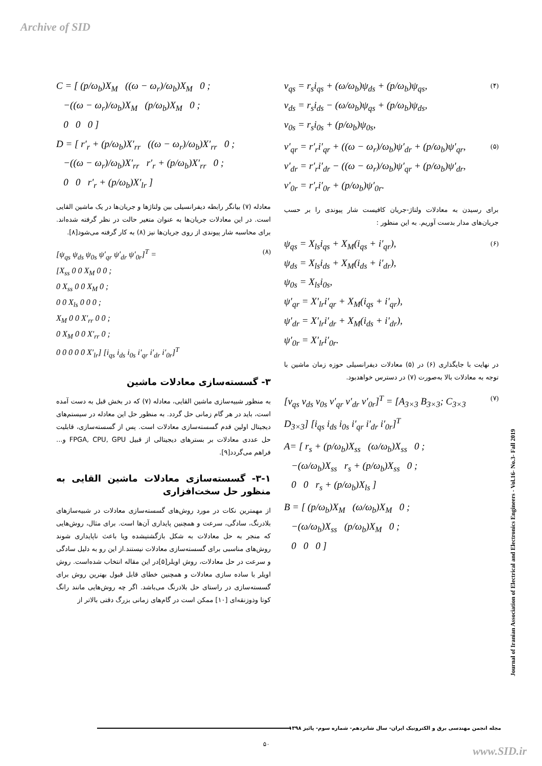Archive of SID
(۴) v<sub>qs</sub> = r<sub>s</sub>i<sub>qs</sub> + (ω/ω<sub>b</sub>)ψ<sub>ds</sub> + (p/ω<sub>b</sub>)ψ<sub>qs</sub>,
v<sub>ds</sub> = r<sub>s</sub>i<sub>ds</sub> − (ω/ω<sub>b</sub>)ψ<sub>qs</sub> + (p/ω<sub>b</sub>)ψ<sub>ds</sub>,
v<sub>0s</sub> = r<sub>s</sub>i<sub>0s</sub> + (p/ω<sub>b</sub>)ψ<sub>0s</sub>,
(۵) v′<sub>qr</sub> = r′<sub>r</sub>i′<sub>qr</sub> + ((ω − ω<sub>r</sub>)/ω<sub>b</sub>)ψ′<sub>dr</sub> + (p/ω<sub>b</sub>)ψ′<sub>qr</sub>,
v′<sub>dr</sub> = r′<sub>r</sub>i′<sub>dr</sub> − ((ω − ω<sub>r</sub>)/ω<sub>b</sub>)ψ′<sub>qr</sub> + (p/ω<sub>b</sub>)ψ′<sub>dr</sub>,
v′<sub>0r</sub> = r′<sub>r</sub>i′<sub>0r</sub> + (p/ω<sub>b</sub>)ψ′<sub>0r</sub>.
برای رسیدن به معادلات ولتاژ-جریان کافیست شار پیوندی را بر حسب جریان‌های مدار بدست آوریم. به این منظور :
(۶) ψ<sub>qs</sub> = X<sub>ls</sub>i<sub>qs</sub> + X<sub>M</sub>(i<sub>qs</sub> + i′<sub>qr</sub>),
ψ<sub>ds</sub> = X<sub>ls</sub>i<sub>ds</sub> + X<sub>M</sub>(i<sub>ds</sub> + i′<sub>dr</sub>),
ψ<sub>0s</sub> = X<sub>ls</sub>i<sub>0s</sub>,
ψ′<sub>qr</sub> = X′<sub>lr</sub>i′<sub>qr</sub> + X<sub>M</sub>(i<sub>qs</sub> + i′<sub>qr</sub>),
ψ′<sub>dr</sub> = X′<sub>lr</sub>i′<sub>dr</sub> + X<sub>M</sub>(i<sub>ds</sub> + i′<sub>dr</sub>),
ψ′<sub>0r</sub> = X′<sub>lr</sub>i′<sub>0r</sub>.
در نهایت با جایگذاری (۶) در (۵) معادلات دیفرانسیلی حوزه زمان ماشین با توجه به معادلات بالا به‌صورت (۷) در دسترس خواهدبود.
(۷) [v<sub>qs</sub> v<sub>ds</sub> v<sub>0s</sub> v′<sub>qr</sub> v′<sub>dr</sub> v′<sub>0r</sub>]<sup>T</sup> = [A<sub>3×3</sub> B<sub>3×3</sub>; C<sub>3×3</sub> D<sub>3×3</sub>] [i<sub>qs</sub> i<sub>ds</sub> i<sub>0s</sub> i′<sub>qr</sub> i′<sub>dr</sub> i′<sub>0r</sub>]<sup>T</sup>
A= [ r<sub>s</sub> + (p/ω<sub>b</sub>)X<sub>ss</sub> (ω/ω<sub>b</sub>)X<sub>ss</sub> 0 ;
−(ω/ω<sub>b</sub>)X<sub>ss</sub> r<sub>s</sub> + (p/ω<sub>b</sub>)X<sub>ss</sub> 0 ;
0 0 r<sub>s</sub> + (p/ω<sub>b</sub>)X<sub>ls</sub> ]
B = [ (p/ω<sub>b</sub>)X<sub>M</sub> (ω/ω<sub>b</sub>)X<sub>M</sub> 0 ;
−(ω/ω<sub>b</sub>)X<sub>ss</sub> (p/ω<sub>b</sub>)X<sub>M</sub> 0 ;
0 0 0 ]
C = [ (p/ω<sub>b</sub>)X<sub>M</sub> ((ω − ω<sub>r</sub>)/ω<sub>b</sub>)X<sub>M</sub> 0 ;
−((ω − ω<sub>r</sub>)/ω<sub>b</sub>)X<sub>M</sub> (p/ω<sub>b</sub>)X<sub>M</sub> 0 ;
0 0 0 ]
D = [ r′<sub>r</sub> + (p/ω<sub>b</sub>)X′<sub>rr</sub> ((ω − ω<sub>r</sub>)/ω<sub>b</sub>)X′<sub>rr</sub> 0 ;
−((ω − ω<sub>r</sub>)/ω<sub>b</sub>)X′<sub>rr</sub> r′<sub>r</sub> + (p/ω<sub>b</sub>)X′<sub>rr</sub> 0 ;
0 0 r′<sub>r</sub> + (p/ω<sub>b</sub>)X′<sub>lr</sub> ]
معادله (۷) بیانگر رابطه دیفرانسیلی بین ولتاژها و جریان‌ها در یک ماشین القایی است. در این معادلات جریان‌ها به عنوان متغیر حالت در نظر گرفته شده‌اند. برای محاسبه شار پیوندی از روی جریان‌ها نیز (۸) به کار گرفته می‌شود[۸].
(۸) [ψ<sub>qs</sub> ψ<sub>ds</sub> ψ<sub>0s</sub> ψ′<sub>qr</sub> ψ′<sub>dr</sub> ψ′<sub>0r</sub>]<sup>T</sup> =
[X<sub>ss</sub> 0 0 X<sub>M</sub> 0 0 ;
0 X<sub>ss</sub> 0 0 X<sub>M</sub> 0 ;
0 0 X<sub>ls</sub> 0 0 0 ;
X<sub>M</sub> 0 0 X′<sub>rr</sub> 0 0 ;
0 X<sub>M</sub> 0 0 X′<sub>rr</sub> 0 ;
0 0 0 0 0 X′<sub>lr</sub>] [i<sub>qs</sub> i<sub>ds</sub> i<sub>0s</sub> i′<sub>qr</sub> i′<sub>dr</sub> i′<sub>0r</sub>]<sup>T</sup>
۳- گسسته‌سازی معادلات ماشین
به منظور شبیه‌سازی ماشین القایی، معادله (۷) که در بخش قبل به دست آمده است، باید در هر گام زمانی حل گردد. به منظور حل این معادله در سیستم‌های دیجیتال اولین قدم گسسته‌سازی معادلات است. پس از گسسته‌سازی، قابلیت حل عددی معادلات بر بسترهای دیجیتالی از قبیل FPGA, CPU, GPU و... فراهم می‌گردد[۹].
۳-۱- گسسته‌سازی معادلات ماشین القایی به منظور حل سخت‌افزاری
از مهمترین نکات در مورد روش‌های گسسته‌سازی معادلات در شبیه‌سازهای بلادرنگ، سادگی، سرعت و همچنین پایداری آن‌ها است. برای مثال، روش‌هایی که منجر به حل معادلات به شکل بازگشتیشده ویا باعث ناپایداری شوند روش‌های مناسبی برای گسسته‌سازی معادلات نیستند.از این رو به دلیل سادگی و سرعت در حل معادلات، روش اویلر[۵]در این مقاله انتخاب شده‌است. روش اویلر با ساده سازی معادلات و همچنین خطای قابل قبول بهترین روش برای گسسته‌سازی در راستای حل بلادرنگ می‌باشد. اگر چه روش‌هایی مانند رانگ کوتا وذوزنقه‌ای [۱۰] ممکن است در گام‌های زمانی بزرگ دقتی بالاتر از
Journal of Iranian Association of Electrical and Electronics Engineers - Vol.16- No.3- Fall 2019
مجله انجمن مهندسی برق و الکترونیک ایران- سال شانزدهم- شماره سوم- پائیز ۱۳۹۸
۵۰
www.SID.ir